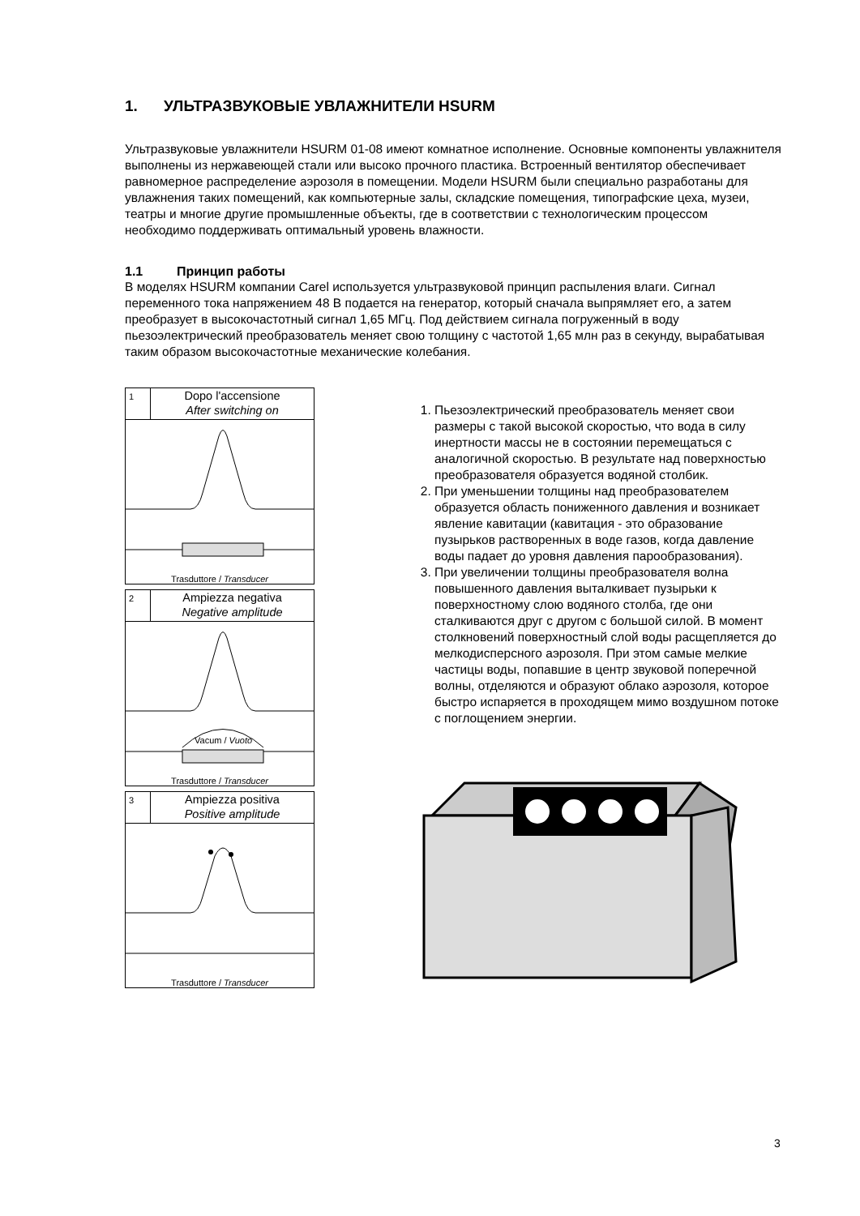1. УЛЬТРАЗВУКОВЫЕ УВЛАЖНИТЕЛИ HSURM
Ультразвуковые увлажнители HSURM 01-08 имеют комнатное исполнение. Основные компоненты увлажнителя выполнены из нержавеющей стали или высоко прочного пластика. Встроенный вентилятор обеспечивает равномерное распределение аэрозоля в помещении. Модели HSURM были специально разработаны для увлажнения таких помещений, как компьютерные залы, складские помещения, типографские цеха, музеи, театры и многие другие промышленные объекты, где в соответствии с технологическим процессом необходимо поддерживать оптимальный уровень влажности.
1.1 Принцип работы
В моделях HSURM компании Carel используется ультразвуковой принцип распыления влаги. Сигнал переменного тока напряжением 48 В подается на генератор, который сначала выпрямляет его, а затем преобразует в высокочастотный сигнал 1,65 МГц. Под действием сигнала погруженный в воду пьезоэлектрический преобразователь меняет свою толщину с частотой 1,65 млн раз в секунду, вырабатывая таким образом высокочастотные механические колебания.
1
Dopo l'accensione
After switching on
Trasduttore / Transducer
2
Ampiezza negativa
Negative amplitude
Vacum / Vuoto
Trasduttore / Transducer
3
Ampiezza positiva
Positive amplitude
Trasduttore / Transducer
1. Пьезоэлектрический преобразователь меняет свои размеры с такой высокой скоростью, что вода в силу инертности массы не в состоянии перемещаться с аналогичной скоростью. В результате над поверхностью преобразователя образуется водяной столбик.
2. При уменьшении толщины над преобразователем образуется область пониженного давления и возникает явление кавитации (кавитация - это образование пузырьков растворенных в воде газов, когда давление воды падает до уровня давления парообразования).
3. При увеличении толщины преобразователя волна повышенного давления выталкивает пузырьки к поверхностному слою водяного столба, где они сталкиваются друг с другом с большой силой. В момент столкновений поверхностный слой воды расщепляется до мелкодисперсного аэрозоля. При этом самые мелкие частицы воды, попавшие в центр звуковой поперечной волны, отделяются и образуют облако аэрозоля, которое быстро испаряется в проходящем мимо воздушном потоке с поглощением энергии.
3